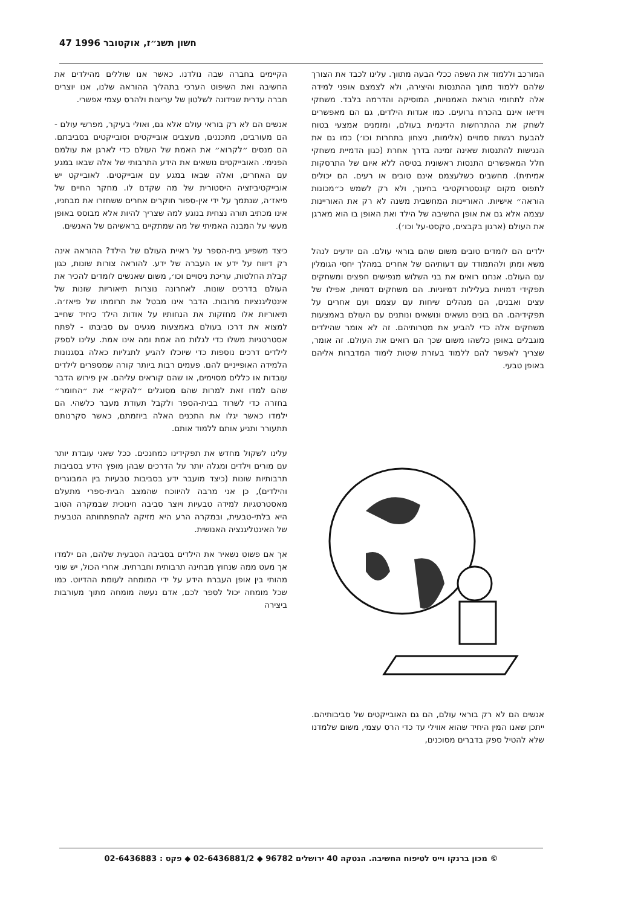47 1996 חשון תשנ״ז, אוקטובר
המורכב וללמוד את השפה ככלי הבעה מתווך. עלינו לכבד את הצורך שלהם ללמוד מתוך ההתנסות והיצירה, ולא לצמצם אופני למידה אלה לתחומי הוראת האמנויות, המוסיקה והדרמה בלבד. משחקי וידיאו אינם בהכרח גרועים. כמו אגדות הילדים, גם הם מאפשרים לשחק את ההתרחשות הדינמית בעולם, ומזמנים אמצעי בטוח להבעת רגשות סמויים (אלימות, ניצחון בתחרות וכו׳) כמו גם את הנגישות להתנסות שאינה זמינה בדרך אחרת (כגון הדמיית משחקי חלל המאפשרים התנסות ראשונית בטיסה ללא איום של התרסקות אמיתית). מחשבים כשלעצמם אינם טובים או רעים. הם יכולים לתפוס מקום קונסטרוקטיבי בחינוך, ולא רק לשמש כ״מכונות הוראה״ אישיות. האוריינות המחשבית משנה לא רק את האוריינות עצמה אלא גם את אופן החשיבה של הילד ואת האופן בו הוא מארגן את העולם (ארגון בקבצים, טקסט-על וכו׳).
ילדים הם לומדים טובים משום שהם בוראי עולם. הם יודעים לנהל משא ומתן ולהתמודד עם דעותיהם של אחרים במהלך יחסי הגומלין עם העולם. אנחנו רואים את בני השלוש מנפישים חפצים ומשחקים תפקידי דמויות בעלילות דמיוניות. הם משחקים דמויות, אפילו של עצים ואבנים, הם מנהלים שיחות עם עצמם ועם אחרים על תפקידיהם. הם בונים נושאים ונושאים ונותנים עם העולם באמצעות משחקים אלה כדי להביע את מטרותיהם. זה לא אומר שהילדים מוגבלים באופן כלשהו משום שכך הם רואים את העולם. זה אומר, שצריך לאפשר להם ללמוד בעזרת שיטות לימוד המדברות אליהם באופן טבעי.
אנשים הם לא רק בוראי עולם, הם גם האובייקטים של סביבותיהם. ייתכן שאנו המין היחיד שהוא אווילי עד כדי הרס עצמי, משום שלמדנו שלא להטיל ספק בדברים מסוכנים,
הקיימים בחברה שבה נולדנו. כאשר אנו שוללים מהילדים את החשיבה ואת השיפוט הערכי בתהליך ההוראה שלנו, אנו יוצרים חברה עדרית שנידונה לשלטון של עריצות ולהרס עצמי אפשרי.
אנשים הם לא רק בוראי עולם אלא גם, ואולי בעיקר, מפרשי עולם - הם מעורבים, מתכננים, מעצבים אובייקטים וסובייקטים בסביבתם. הם מנסים ״לקרוא״ את האמת של העולם כדי לארגן את עולמם הפנימי. האובייקטים נושאים את הידע התרבותי של אלה שבאו במגע עם האחרים, ואלה שבאו במגע עם אובייקטים. לאובייקט יש אובייקטיביזציה היסטורית של מה שקדם לו. מחקר החיים של פיאז׳ה, שנתמך על ידי אין-ספור חוקרים אחרים ששחזרו את מבחניו, אינו מכתיב תורה נצחית בנוגע למה שצריך להיות אלא מבוסס באופן מעשי על המבנה האמיתי של מה שמתקיים בראשיהם של האנשים.
כיצד משפיע בית-הספר על ראיית העולם של הילד? ההוראה אינה רק דיווח על ידע או העברה של ידע. להוראה צורות שונות, כגון קבלת החלטות, עריכת ניסויים וכו׳, משום שאנשים לומדים להכיר את העולם בדרכים שונות. לאחרונה נוצרות תיאוריות שונות של אינטליגנציות מרובות. הדבר אינו מבטל את תרומתו של פיאז׳ה. תיאוריות אלו מחזקות את הנחותיו על אודות הילד כיחיד שחייב למצוא את דרכו בעולם באמצעות מגעים עם סביבתו - לפתח אסטרטגיות משלו כדי לגלות מה אמת ומה אינו אמת. עלינו לספק לילדים דרכים נוספות כדי שיוכלו להגיע לתגליות כאלה בסגנונות הלמידה האופייניים להם. פעמים רבות ביותר קורה שמספרים לילדים עובדות או כללים מסוימים, או שהם קוראים עליהם. אין פירוש הדבר שהם למדו זאת למרות שהם מסוגלים ״להקיא״ את ״החומר״ בחזרה כדי לשרוד בבית-הספר ולקבל תעודת מעבר כלשהי. הם ילמדו כאשר יגלו את התכנים האלה ביוזמתם, כאשר סקרנותם תתעורר ותניע אותם ללמוד אותם.
עלינו לשקול מחדש את תפקידינו כמחנכים. ככל שאני עובדת יותר עם מורים וילדים ומגלה יותר על הדרכים שבהן מופץ הידע בסביבות תרבותיות שונות (כיצד מועבר ידע בסביבות טבעיות בין המבוגרים והילדים), כן אני מרבה להיווכח שהמצב הבית-ספרי מתעלם מאסטרטגיות למידה טבעיות ויוצר סביבה חינוכית שבמקרה הטוב היא בלתי-טבעית, ובמקרה הרע היא מזיקה להתפתחותה הטבעית של האינטליגנציה האנושית.
אך אם פשוט נשאיר את הילדים בסביבה הטבעית שלהם, הם ילמדו אך מעט ממה שנחוץ מבחינה תרבותית וחברתית. אחרי הכול, יש שוני מהותי בין אופן העברת הידע על ידי המומחה לעומת ההדיוט. כמו שכל מומחה יכול לספר לכם, אדם נעשה מומחה מתוך מעורבות ביצירה
© מכון ברנקו וייס לטיפוח החשיבה. הנטקה 40 ירושלים 96782 ◆ 02-6436881/2 ◆ פקס : 02-6436883